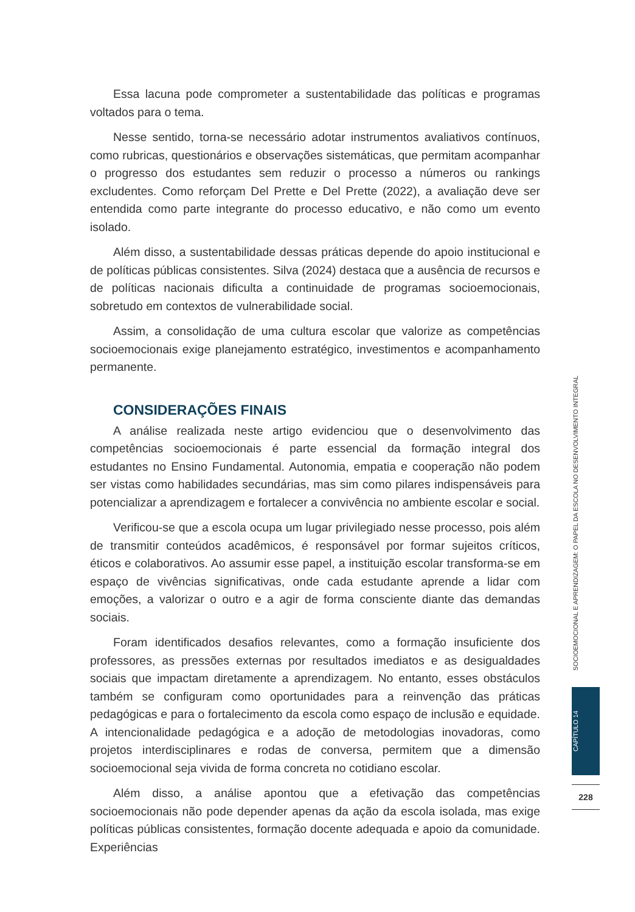Essa lacuna pode comprometer a sustentabilidade das políticas e programas voltados para o tema.
Nesse sentido, torna-se necessário adotar instrumentos avaliativos contínuos, como rubricas, questionários e observações sistemáticas, que permitam acompanhar o progresso dos estudantes sem reduzir o processo a números ou rankings excludentes. Como reforçam Del Prette e Del Prette (2022), a avaliação deve ser entendida como parte integrante do processo educativo, e não como um evento isolado.
Além disso, a sustentabilidade dessas práticas depende do apoio institucional e de políticas públicas consistentes. Silva (2024) destaca que a ausência de recursos e de políticas nacionais dificulta a continuidade de programas socioemocionais, sobretudo em contextos de vulnerabilidade social.
Assim, a consolidação de uma cultura escolar que valorize as competências socioemocionais exige planejamento estratégico, investimentos e acompanhamento permanente.
CONSIDERAÇÕES FINAIS
A análise realizada neste artigo evidenciou que o desenvolvimento das competências socioemocionais é parte essencial da formação integral dos estudantes no Ensino Fundamental. Autonomia, empatia e cooperação não podem ser vistas como habilidades secundárias, mas sim como pilares indispensáveis para potencializar a aprendizagem e fortalecer a convivência no ambiente escolar e social.
Verificou-se que a escola ocupa um lugar privilegiado nesse processo, pois além de transmitir conteúdos acadêmicos, é responsável por formar sujeitos críticos, éticos e colaborativos. Ao assumir esse papel, a instituição escolar transforma-se em espaço de vivências significativas, onde cada estudante aprende a lidar com emoções, a valorizar o outro e a agir de forma consciente diante das demandas sociais.
Foram identificados desafios relevantes, como a formação insuficiente dos professores, as pressões externas por resultados imediatos e as desigualdades sociais que impactam diretamente a aprendizagem. No entanto, esses obstáculos também se configuram como oportunidades para a reinvenção das práticas pedagógicas e para o fortalecimento da escola como espaço de inclusão e equidade. A intencionalidade pedagógica e a adoção de metodologias inovadoras, como projetos interdisciplinares e rodas de conversa, permitem que a dimensão socioemocional seja vivida de forma concreta no cotidiano escolar.
Além disso, a análise apontou que a efetivação das competências socioemocionais não pode depender apenas da ação da escola isolada, mas exige políticas públicas consistentes, formação docente adequada e apoio da comunidade. Experiências
SOCIOEMOCIONAL E APRENDIZAGEM: O PAPEL DA ESCOLA NO DESENVOLVIMENTO INTEGRAL
CAPÍTULO 14
228